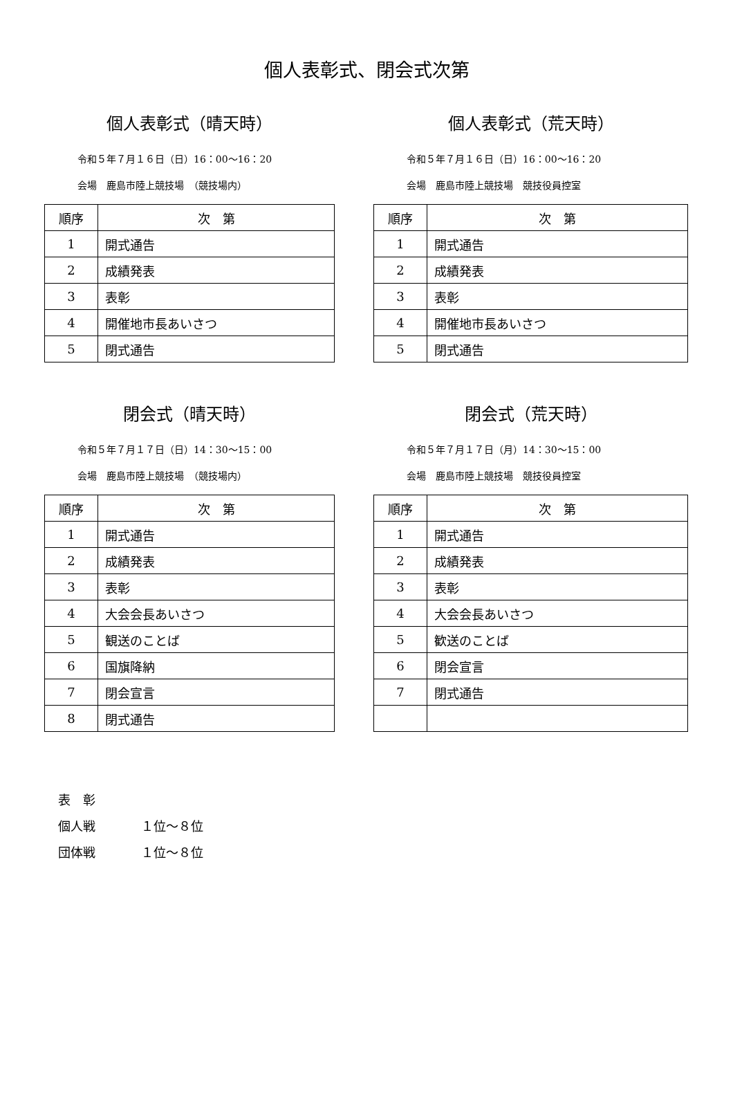個人表彰式、閉会式次第
個人表彰式（晴天時）
令和５年７月１６日（日）16：00～16：20
会場　鹿島市陸上競技場　（競技場内）
| 順序 | 次 第 |
| --- | --- |
| 1 | 開式通告 |
| 2 | 成績発表 |
| 3 | 表彰 |
| 4 | 開催地市長あいさつ |
| 5 | 閉式通告 |
個人表彰式（荒天時）
令和５年７月１６日（日）16：00～16：20
会場　鹿島市陸上競技場　競技役員控室
| 順序 | 次 第 |
| --- | --- |
| 1 | 開式通告 |
| 2 | 成績発表 |
| 3 | 表彰 |
| 4 | 開催地市長あいさつ |
| 5 | 閉式通告 |
閉会式（晴天時）
令和５年７月１７日（日）14：30～15：00
会場　鹿島市陸上競技場　（競技場内）
| 順序 | 次 第 |
| --- | --- |
| 1 | 開式通告 |
| 2 | 成績発表 |
| 3 | 表彰 |
| 4 | 大会会長あいさつ |
| 5 | 観送のことば |
| 6 | 国旗降納 |
| 7 | 閉会宣言 |
| 8 | 閉式通告 |
閉会式（荒天時）
令和５年７月１７日（月）14：30～15：00
会場　鹿島市陸上競技場　競技役員控室
| 順序 | 次 第 |
| --- | --- |
| 1 | 開式通告 |
| 2 | 成績発表 |
| 3 | 表彰 |
| 4 | 大会会長あいさつ |
| 5 | 歓送のことば |
| 6 | 閉会宣言 |
| 7 | 閉式通告 |
表　彰
個人戦 １位～８位
団体戦 １位～８位